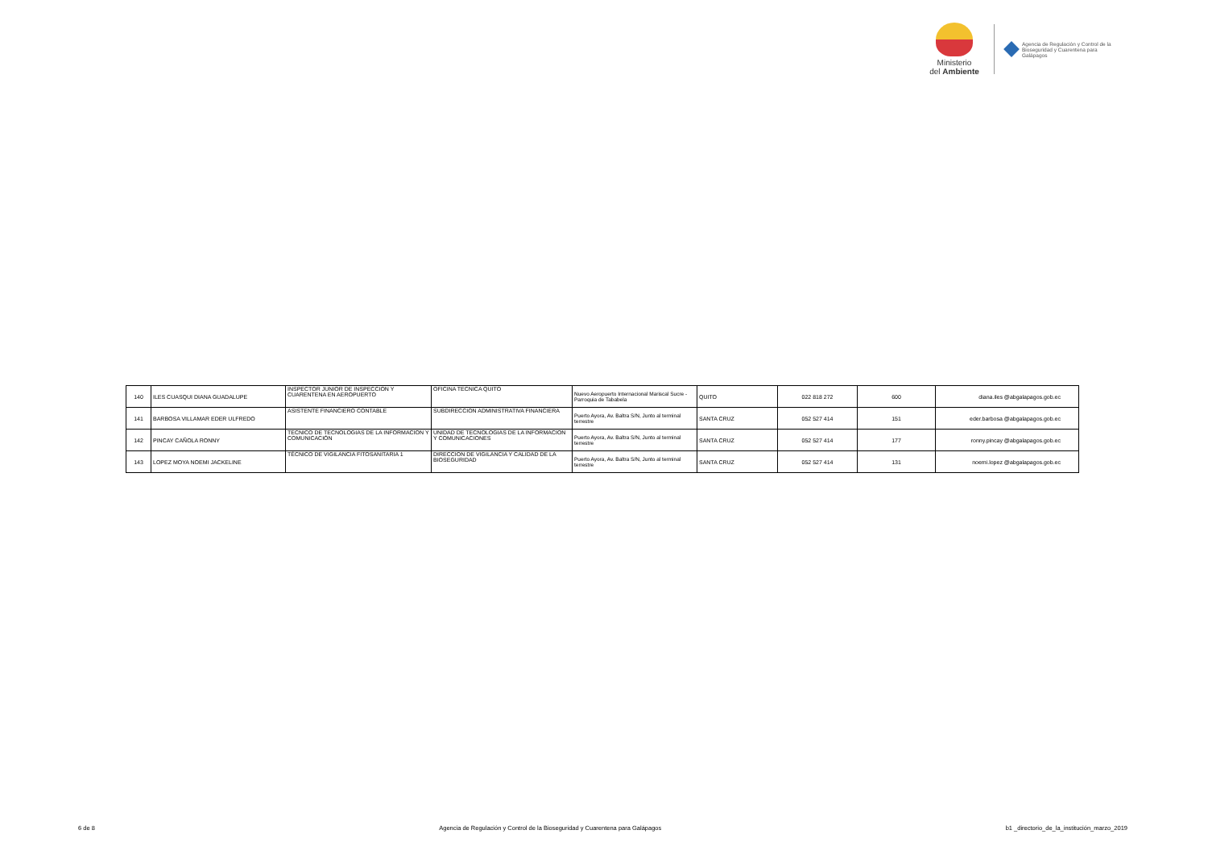Ministerio
del Ambiente
Agencia de Regulación y Control de la
Bioseguridad y Cuarentena para
Galápagos
| 140 | ILES CUASQUI DIANA GUADALUPE | INSPECTOR JUNIOR DE INSPECCION Y CUARENTENA EN AEROPUERTO | OFICINA TECNICA QUITO | Nuevo Aeropuerto Internacional Mariscal Sucre - Parroquia de Tababela | QUITO | 022 818 272 | 600 | diana.iles @abgalapagos.gob.ec |
| 141 | BARBOSA VILLAMAR EDER ULFREDO | ASISTENTE FINANCIERO CONTABLE | SUBDIRECCION ADMINISTRATIVA FINANCIERA | Puerto Ayora, Av. Baltra S/N, Junto al terminal terrestre | SANTA CRUZ | 052 527 414 | 151 | eder.barbosa @abgalapagos.gob.ec |
| 142 | PINCAY CAÑOLA RONNY | TECNICO DE TECNOLOGIAS DE LA INFORMACION Y COMUNICACIÓN | UNIDAD DE TECNOLOGIAS DE LA INFORMACION Y COMUNICACIONES | Puerto Ayora, Av. Baltra S/N, Junto al terminal terrestre | SANTA CRUZ | 052 527 414 | 177 | ronny.pincay @abgalapagos.gob.ec |
| 143 | LOPEZ MOYA NOEMI JACKELINE | TÉCNICO DE VIGILANCIA FITOSANITARIA 1 | DIRECCION DE VIGILANCIA Y CALIDAD DE LA BIOSEGURIDAD | Puerto Ayora, Av. Baltra S/N, Junto al terminal terrestre | SANTA CRUZ | 052 527 414 | 131 | noemi.lopez @abgalapagos.gob.ec |
6 de 8 Agencia de Regulación y Control de la Bioseguridad y Cuarentena para Galápagos b1 _directorio_de_la_institución_marzo_2019